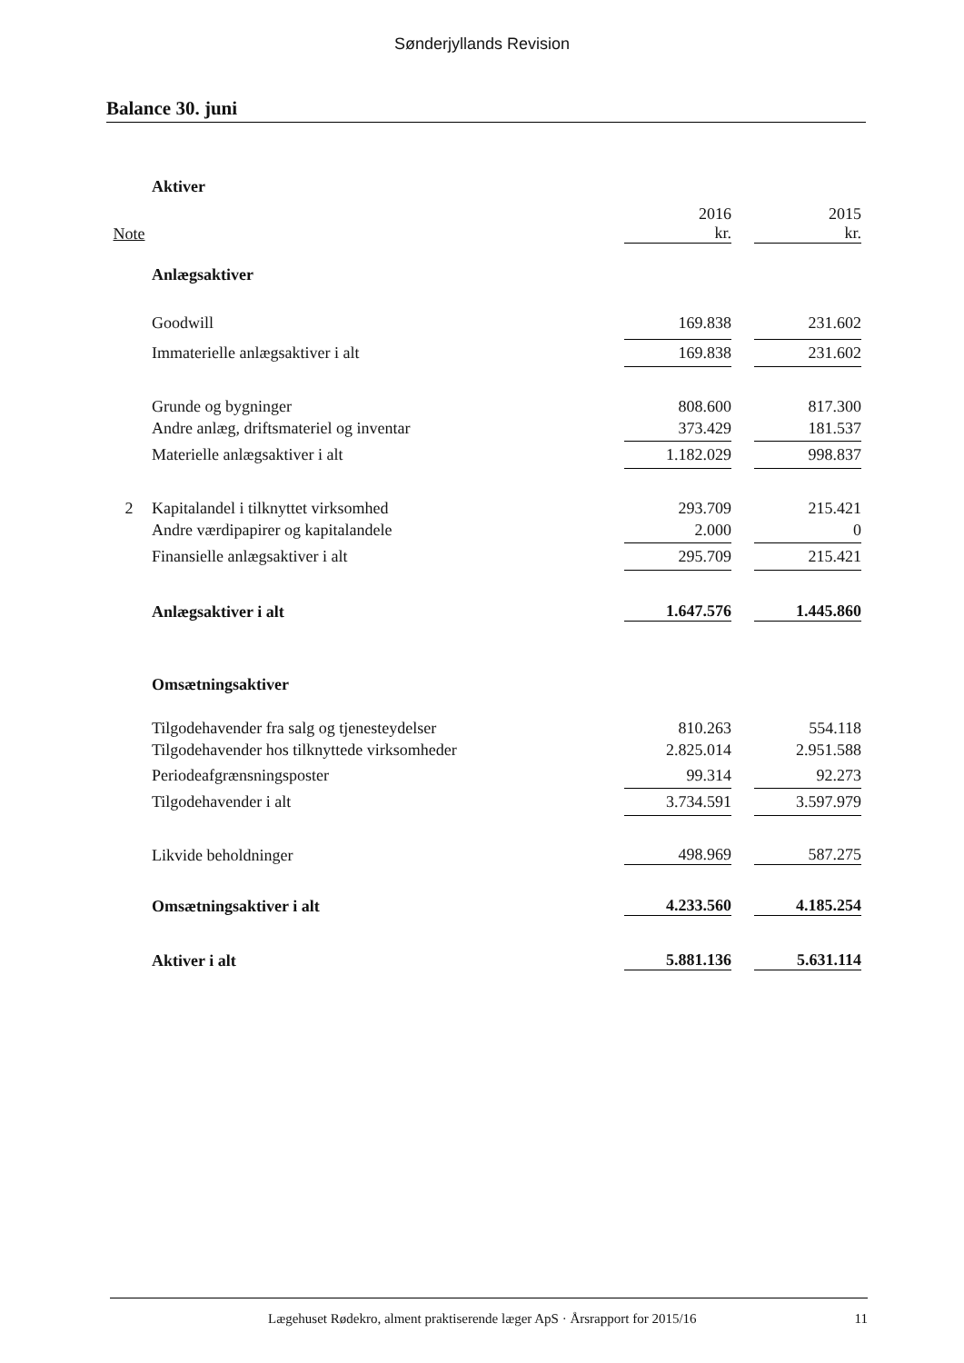Sønderjyllands Revision
Balance 30. juni
| | Aktiver | | | |
| Note | | 2016 kr. | | 2015 kr. |
| | Anlægsaktiver | | | |
| | Goodwill | 169.838 | | 231.602 |
| | Immaterielle anlægsaktiver i alt | 169.838 | | 231.602 |
| | Grunde og bygninger | 808.600 | | 817.300 |
| | Andre anlæg, driftsmateriel og inventar | 373.429 | | 181.537 |
| | Materielle anlægsaktiver i alt | 1.182.029 | | 998.837 |
| 2 | Kapitalandel i tilknyttet virksomhed | 293.709 | | 215.421 |
| | Andre værdipapirer og kapitalandele | 2.000 | | 0 |
| | Finansielle anlægsaktiver i alt | 295.709 | | 215.421 |
| | Anlægsaktiver i alt | 1.647.576 | | 1.445.860 |
| | Omsætningsaktiver | | | |
| | Tilgodehavender fra salg og tjenesteydelser | 810.263 | | 554.118 |
| | Tilgodehavender hos tilknyttede virksomheder | 2.825.014 | | 2.951.588 |
| | Periodeafgrænsningsposter | 99.314 | | 92.273 |
| | Tilgodehavender i alt | 3.734.591 | | 3.597.979 |
| | Likvide beholdninger | 498.969 | | 587.275 |
| | Omsætningsaktiver i alt | 4.233.560 | | 4.185.254 |
| | Aktiver i alt | 5.881.136 | | 5.631.114 |
Lægehuset Rødekro, alment praktiserende læger ApS · Årsrapport for 2015/16 11